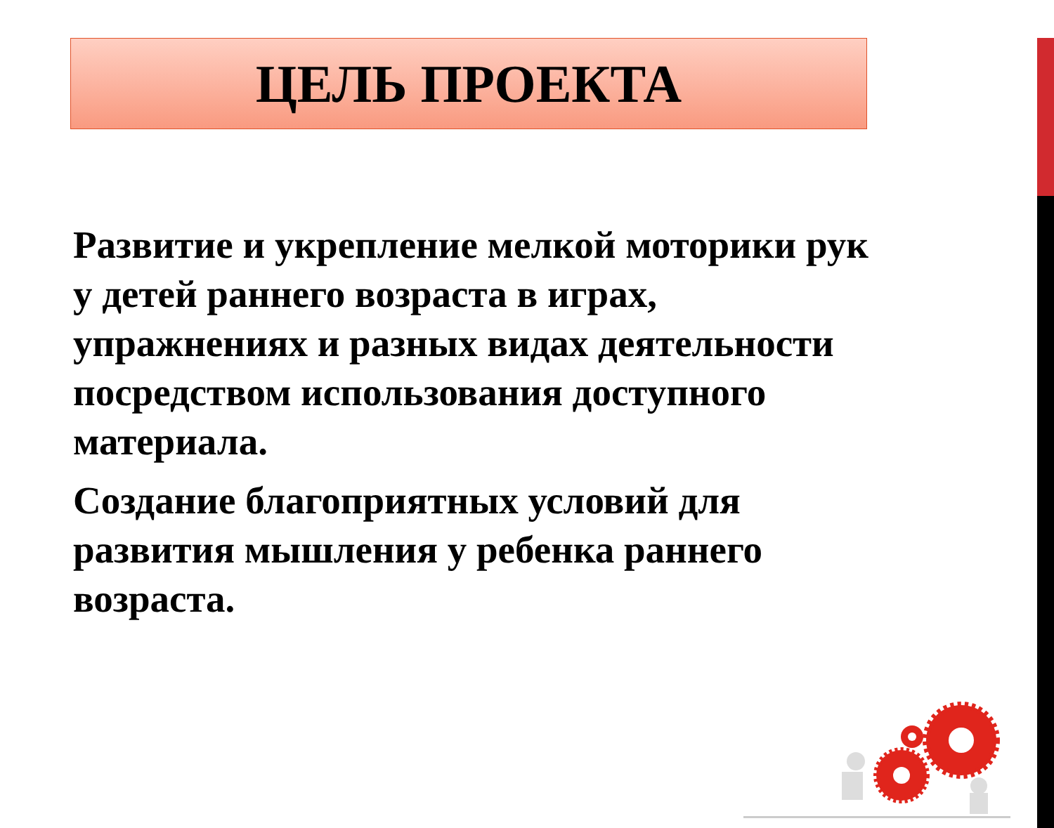ЦЕЛЬ ПРОЕКТА
Развитие и укрепление мелкой моторики рук у детей раннего возраста в играх, упражнениях и разных видах деятельности посредством использования доступного материала.
Создание благоприятных условий для развития мышления у ребенка раннего возраста.